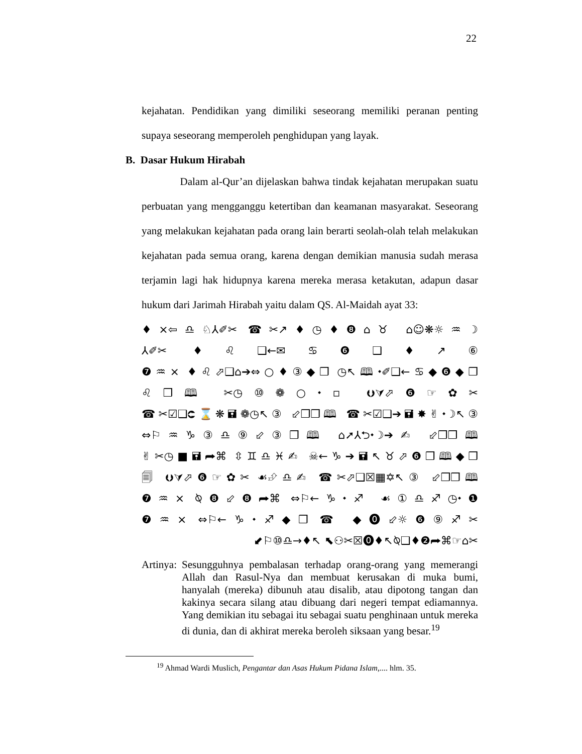22
kejahatan. Pendidikan yang dimiliki seseorang memiliki peranan penting supaya seseorang memperoleh penghidupan yang layak.
B. Dasar Hukum Hirabah
Dalam al-Qur’an dijelaskan bahwa tindak kejahatan merupakan suatu perbuatan yang mengganggu ketertiban dan keamanan masyarakat. Seseorang yang melakukan kejahatan pada orang lain berarti seolah-olah telah melakukan kejahatan pada semua orang, karena dengan demikian manusia sudah merasa terjamin lagi hak hidupnya karena mereka merasa ketakutan, adapun dasar hukum dari Jarimah Hirabah yaitu dalam QS. Al-Maidah ayat 33:
♦×⇦♎♘⅄✐✂ ☎✂↗♦◷♦❽⌂♉ ⌂☺❋☼♒☽
⅄✐✂ ♦♌❑←✉♋❻❑♦↗⑥
❼♒× ♦♌⬀❑⌂➔⇔○♦③◆❒ ◷↖🕮⬩✐❑←♋◆❻◆❒
♌❒🕮 ✂◷⑩❁○⬩▫ ⮋⮛⬀❻☞✿✂
☎✂☑❑⮈⌛❋🖬❁◷↖③ ⬃❒❒🕮 ☎✂☑❑➔🖬✸✌⬩☽↖③
⇔⚐♒♑③♎⑨⬃③❒🕮 ⌂➚⅄⮌⬩☽➔✍ ⬃❒❒🕮
✌✂◷■🖬⮫⌘ ⇳♊♎♓✍ ☠←♑➔🖬↖♉⬀❻❒🕮◆❒
🗐 ⮋⮛⬀❻☞✿✂ ☙⮵♎✍ ☎✂⬀❑☒▦✡↖③ ⬃❒❒🕮
❼♒× ⍉❽⬃❽⮫⌘ ⇔⚐←♑⬩♐ ☙①♎♐◷⬩❶
❼♒× ⇔⚐←♑⬩♐◆❒ ☎ ◆⓿⬃☼❻⑨♐✂
⬋⚐⑩♎→♦↖ ⬉⚇✂☒⓿♦↖⍉❑♦❷⮫⌘☞⌂✂
Artinya:
Sesungguhnya pembalasan terhadap orang-orang yang memerangi Allah dan Rasul-Nya dan membuat kerusakan di muka bumi, hanyalah (mereka) dibunuh atau disalib, atau dipotong tangan dan kakinya secara silang atau dibuang dari negeri tempat ediamannya. Yang demikian itu sebagai itu sebagai suatu penghinaan untuk mereka di dunia, dan di akhirat mereka beroleh siksaan yang besar.<sup>19</sup>
<sup>19</sup> Ahmad Wardi Muslich, Pengantar dan Asas Hukum Pidana Islam,.... hlm. 35.